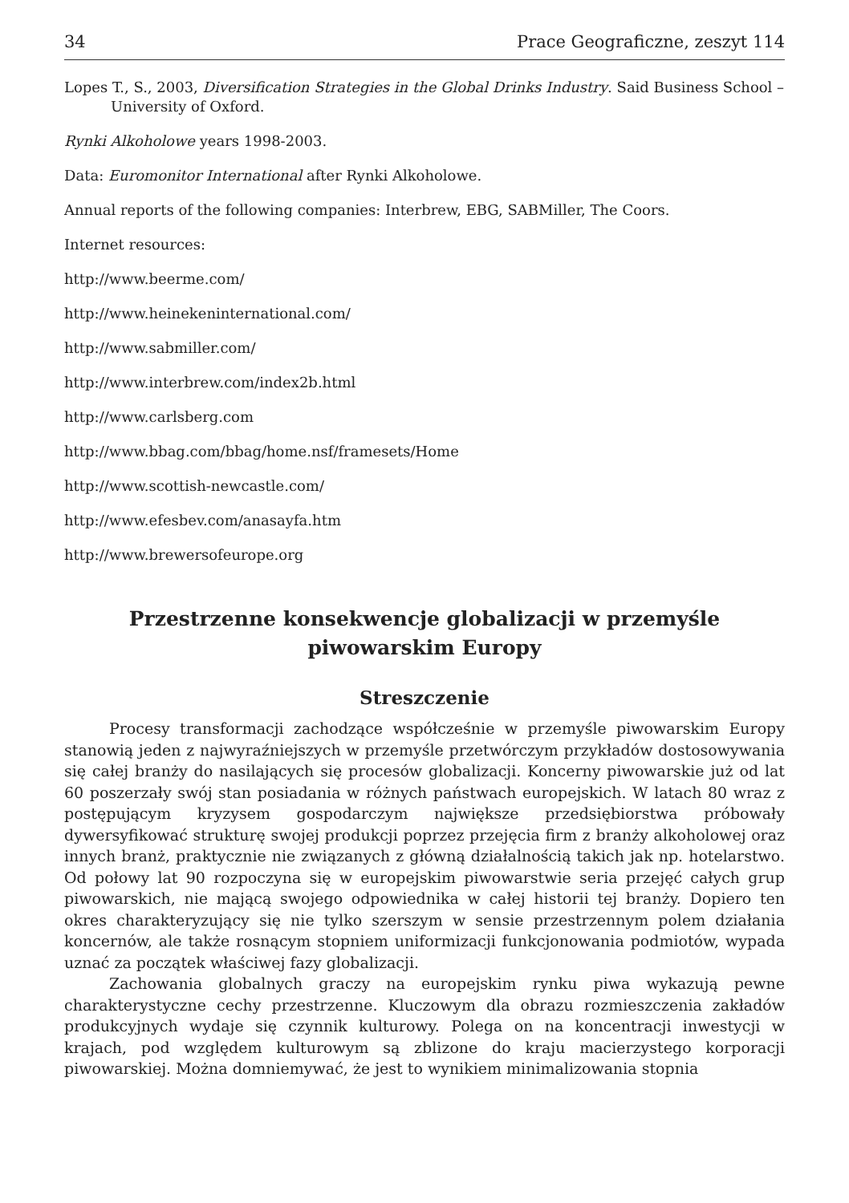34 Prace Geograficzne, zeszyt 114
Lopes T., S., 2003, Diversification Strategies in the Global Drinks Industry. Said Business School – University of Oxford.
Rynki Alkoholowe years 1998-2003.
Data: Euromonitor International after Rynki Alkoholowe.
Annual reports of the following companies: Interbrew, EBG, SABMiller, The Coors.
Internet resources:
http://www.beerme.com/
http://www.heinekeninternational.com/
http://www.sabmiller.com/
http://www.interbrew.com/index2b.html
http://www.carlsberg.com
http://www.bbag.com/bbag/home.nsf/framesets/Home
http://www.scottish-newcastle.com/
http://www.efesbev.com/anasayfa.htm
http://www.brewersofeurope.org
Przestrzenne konsekwencje globalizacji w przemyśle piwowarskim Europy
Streszczenie
Procesy transformacji zachodzące współcześnie w przemyśle piwowarskim Europy stanowią jeden z najwyraźniejszych w przemyśle przetwórczym przykładów dostosowywania się całej branży do nasilających się procesów globalizacji. Koncerny piwowarskie już od lat 60 poszerzały swój stan posiadania w różnych państwach europejskich. W latach 80 wraz z postępującym kryzysem gospodarczym największe przedsiębiorstwa próbowały dywersyfikować strukturę swojej produkcji poprzez przejęcia firm z branży alkoholowej oraz innych branż, praktycznie nie związanych z główną działalnością takich jak np. hotelarstwo. Od połowy lat 90 rozpoczyna się w europejskim piwowarstwie seria przejęć całych grup piwowarskich, nie mającą swojego odpowiednika w całej historii tej branży. Dopiero ten okres charakteryzujący się nie tylko szerszym w sensie przestrzennym polem działania koncernów, ale także rosnącym stopniem uniformizacji funkcjonowania podmiotów, wypada uznać za początek właściwej fazy globalizacji.
Zachowania globalnych graczy na europejskim rynku piwa wykazują pewne charakterystyczne cechy przestrzenne. Kluczowym dla obrazu rozmieszczenia zakładów produkcyjnych wydaje się czynnik kulturowy. Polega on na koncentracji inwestycji w krajach, pod względem kulturowym są zblizone do kraju macierzystego korporacji piwowarskiej. Można domniemywać, że jest to wynikiem minimalizowania stopnia